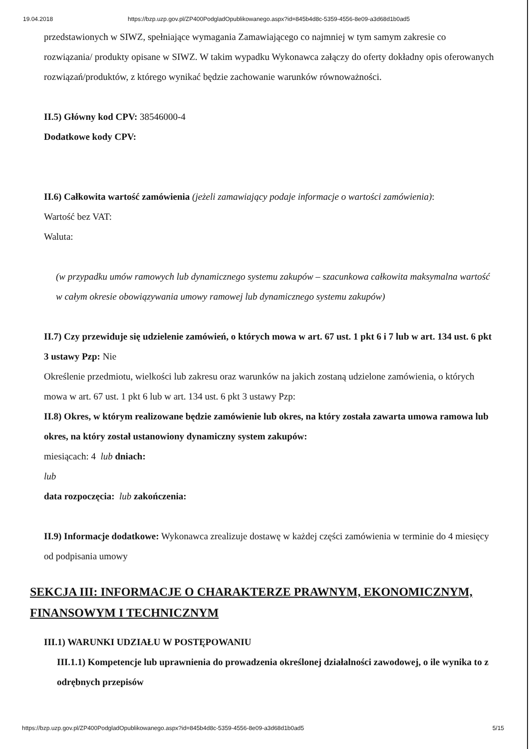19.04.2018 https://bzp.uzp.gov.pl/ZP400PodgladOpublikowanego.aspx?id=845b4d8c-5359-4556-8e09-a3d68d1b0ad5
przedstawionych w SIWZ, spełniające wymagania Zamawiającego co najmniej w tym samym zakresie co rozwiązania/ produkty opisane w SIWZ. W takim wypadku Wykonawca załączy do oferty dokładny opis oferowanych rozwiązań/produktów, z którego wynikać będzie zachowanie warunków równoważności.
II.5) Główny kod CPV: 38546000-4
Dodatkowe kody CPV:
II.6) Całkowita wartość zamówienia (jeżeli zamawiający podaje informacje o wartości zamówienia):
Wartość bez VAT:
Waluta:
(w przypadku umów ramowych lub dynamicznego systemu zakupów – szacunkowa całkowita maksymalna wartość w całym okresie obowiązywania umowy ramowej lub dynamicznego systemu zakupów)
II.7) Czy przewiduje się udzielenie zamówień, o których mowa w art. 67 ust. 1 pkt 6 i 7 lub w art. 134 ust. 6 pkt 3 ustawy Pzp: Nie
Określenie przedmiotu, wielkości lub zakresu oraz warunków na jakich zostaną udzielone zamówienia, o których mowa w art. 67 ust. 1 pkt 6 lub w art. 134 ust. 6 pkt 3 ustawy Pzp:
II.8) Okres, w którym realizowane będzie zamówienie lub okres, na który została zawarta umowa ramowa lub okres, na który został ustanowiony dynamiczny system zakupów:
miesiącach: 4 lub dniach:
lub
data rozpoczęcia: lub zakończenia:
II.9) Informacje dodatkowe: Wykonawca zrealizuje dostawę w każdej części zamówienia w terminie do 4 miesięcy od podpisania umowy
SEKCJA III: INFORMACJE O CHARAKTERZE PRAWNYM, EKONOMICZNYM, FINANSOWYM I TECHNICZNYM
III.1) WARUNKI UDZIAŁU W POSTĘPOWANIU
III.1.1) Kompetencje lub uprawnienia do prowadzenia określonej działalności zawodowej, o ile wynika to z odrębnych przepisów
https://bzp.uzp.gov.pl/ZP400PodgladOpublikowanego.aspx?id=845b4d8c-5359-4556-8e09-a3d68d1b0ad5 5/15